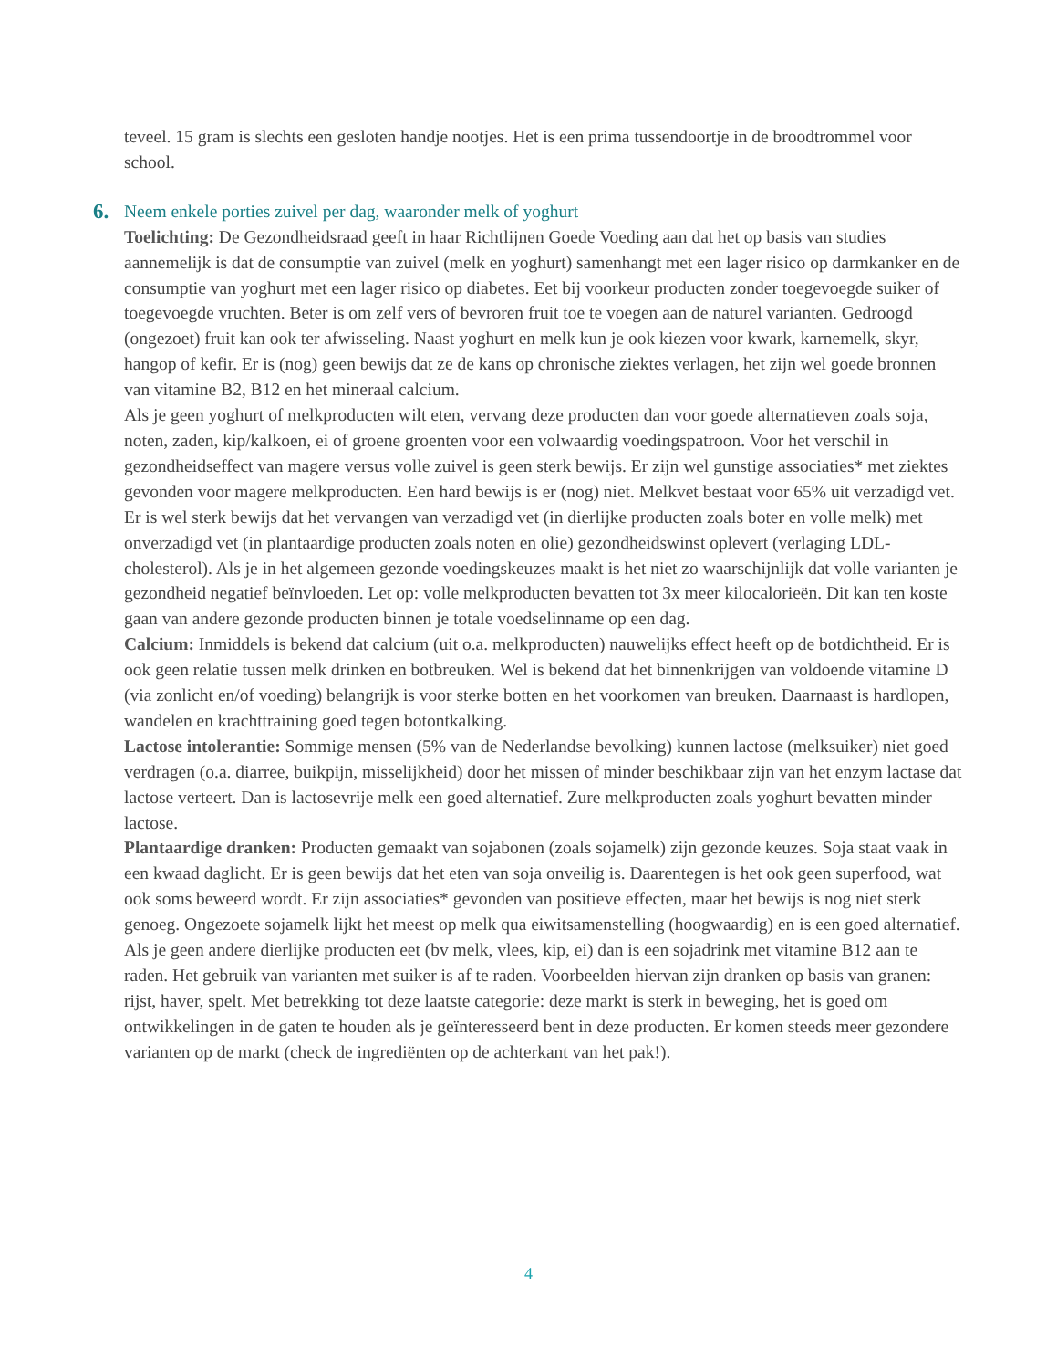teveel. 15 gram is slechts een gesloten handje nootjes. Het is een prima tussendoortje in de broodtrommel voor school.
6. Neem enkele porties zuivel per dag, waaronder melk of yoghurt
Toelichting: De Gezondheidsraad geeft in haar Richtlijnen Goede Voeding aan dat het op basis van studies aannemelijk is dat de consumptie van zuivel (melk en yoghurt) samenhangt met een lager risico op darmkanker en de consumptie van yoghurt met een lager risico op diabetes. Eet bij voorkeur producten zonder toegevoegde suiker of toegevoegde vruchten. Beter is om zelf vers of bevroren fruit toe te voegen aan de naturel varianten. Gedroogd (ongezoet) fruit kan ook ter afwisseling. Naast yoghurt en melk kun je ook kiezen voor kwark, karnemelk, skyr, hangop of kefir. Er is (nog) geen bewijs dat ze de kans op chronische ziektes verlagen, het zijn wel goede bronnen van vitamine B2, B12 en het mineraal calcium.
Als je geen yoghurt of melkproducten wilt eten, vervang deze producten dan voor goede alternatieven zoals soja, noten, zaden, kip/kalkoen, ei of groene groenten voor een volwaardig voedingspatroon. Voor het verschil in gezondheidseffect van magere versus volle zuivel is geen sterk bewijs. Er zijn wel gunstige associaties* met ziektes gevonden voor magere melkproducten. Een hard bewijs is er (nog) niet. Melkvet bestaat voor 65% uit verzadigd vet. Er is wel sterk bewijs dat het vervangen van verzadigd vet (in dierlijke producten zoals boter en volle melk) met onverzadigd vet (in plantaardige producten zoals noten en olie) gezondheidswinst oplevert (verlaging LDL-cholesterol). Als je in het algemeen gezonde voedingskeuzes maakt is het niet zo waarschijnlijk dat volle varianten je gezondheid negatief beïnvloeden. Let op: volle melkproducten bevatten tot 3x meer kilocalorieën. Dit kan ten koste gaan van andere gezonde producten binnen je totale voedselinname op een dag.
Calcium: Inmiddels is bekend dat calcium (uit o.a. melkproducten) nauwelijks effect heeft op de botdichtheid. Er is ook geen relatie tussen melk drinken en botbreuken. Wel is bekend dat het binnenkrijgen van voldoende vitamine D (via zonlicht en/of voeding) belangrijk is voor sterke botten en het voorkomen van breuken. Daarnaast is hardlopen, wandelen en krachttraining goed tegen botontkalking.
Lactose intolerantie: Sommige mensen (5% van de Nederlandse bevolking) kunnen lactose (melksuiker) niet goed verdragen (o.a. diarree, buikpijn, misselijkheid) door het missen of minder beschikbaar zijn van het enzym lactase dat lactose verteert. Dan is lactosevrije melk een goed alternatief. Zure melkproducten zoals yoghurt bevatten minder lactose.
Plantaardige dranken: Producten gemaakt van sojabonen (zoals sojamelk) zijn gezonde keuzes. Soja staat vaak in een kwaad daglicht. Er is geen bewijs dat het eten van soja onveilig is. Daarentegen is het ook geen superfood, wat ook soms beweerd wordt. Er zijn associaties* gevonden van positieve effecten, maar het bewijs is nog niet sterk genoeg. Ongezoete sojamelk lijkt het meest op melk qua eiwitsamenstelling (hoogwaardig) en is een goed alternatief. Als je geen andere dierlijke producten eet (bv melk, vlees, kip, ei) dan is een sojadrink met vitamine B12 aan te raden. Het gebruik van varianten met suiker is af te raden. Voorbeelden hiervan zijn dranken op basis van granen: rijst, haver, spelt. Met betrekking tot deze laatste categorie: deze markt is sterk in beweging, het is goed om ontwikkelingen in de gaten te houden als je geïnteresseerd bent in deze producten. Er komen steeds meer gezondere varianten op de markt (check de ingrediënten op de achterkant van het pak!).
4